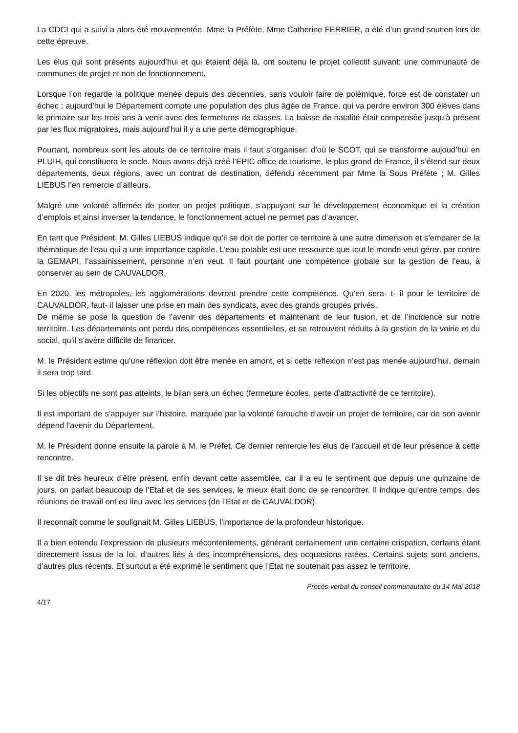La CDCI qui a suivi a alors été mouvementée. Mme la Préfète, Mme Catherine FERRIER, a été d’un grand soutien lors de cette épreuve.
Les élus qui sont présents aujourd’hui et qui étaient déjà là, ont soutenu le projet collectif suivant: une communauté de communes de projet et non de fonctionnement.
Lorsque l’on regarde la politique menée depuis des décennies, sans vouloir faire de polémique, force est de constater un échec : aujourd’hui le Département compte une population des plus âgée de France, qui va perdre environ 300 élèves dans le primaire sur les trois ans à venir avec des fermetures de classes. La baisse de natalité était compensée jusqu’à présent par les flux migratoires, mais aujourd’hui il y a une perte démographique.
Pourtant, nombreux sont les atouts de ce territoire mais il faut s’organiser: d’où le SCOT, qui se transforme aujoud’hui en PLUIH, qui constituera le socle. Nous avons déjà créé l’EPIC office de tourisme, le plus grand de France, il s’étend sur deux départements, deux régions, avec un contrat de destination, défendu récemment par Mme la Sous Préfète ; M. Gilles LIEBUS l’en remercie d’ailleurs.
Malgré une volonté affirmée de porter un projet politique, s’appuyant sur le développement économique et la création d’emplois et ainsi inverser la tendance, le fonctionnement actuel ne permet pas d’avancer.
En tant que Président, M. Gilles LIEBUS indique qu’il se doit de porter ce territoire à une autre dimension et s’emparer de la thématique de l’eau qui a une importance capitale. L’eau potable est une ressource que tout le monde veut gérer, par contre la GEMAPI, l’assainissement, personne n’en veut. Il faut pourtant une compétence globale sur la gestion de l’eau, à conserver au sein de CAUVALDOR.
En 2020, les métropoles, les agglomérations devront prendre cette compétence. Qu’en sera- t- il pour le territoire de CAUVALDOR, faut- il laisser une prise en main des syndicats, avec des grands groupes privés.
De même se pose la question de l’avenir des départements et maintenant de leur fusion, et de l’incidence sur notre territoire. Les départements ont perdu des compétences essentielles, et se retrouvent réduits à la gestion de la voirie et du social, qu’il s’avère difficile de financer.
M. le Président estime qu’une réflexion doit être menée en amont, et si cette reflexion n’est pas menée aujourd’hui, demain il sera trop tard.
Si les objectifs ne sont pas atteints, le bilan sera un échec (fermeture écoles, perte d’attractivité de ce territoire).
Il est important de s’appuyer sur l’histoire, marquée par la volonté farouche d’avoir un projet de territoire, car de son avenir dépend l’avenir du Département.
M. le Président donne ensuite la parole à M. le Préfet. Ce dernier remercie les élus de l’accueil et de leur présence à cette rencontre.
Il se dit très heureux d’être présent, enfin devant cette assemblée, car il a eu le sentiment que depuis une quinzaine de jours, on parlait beaucoup de l’Etat et de ses services, le mieux était donc de se rencontrer. Il indique qu’entre temps, des réunions de travail ont eu lieu avec les services (de l’Etat et de CAUVALDOR).
Il reconnaît comme le soulignait M. Gilles LIEBUS, l’importance de la profondeur historique.
Il a bien entendu l’expression de plusieurs mécontentements, générant certainement une certaine crispation, certains étant directement issus de la loi, d’autres liés à des incompréhensions, des ocquasions ratées. Certains sujets sont anciens, d’autres plus récents. Et surtout a été exprimé le sentiment que l’Etat ne soutenait pas assez le territoire.
Procès-verbal du conseil communautaire du 14 Mai 2018
4/17